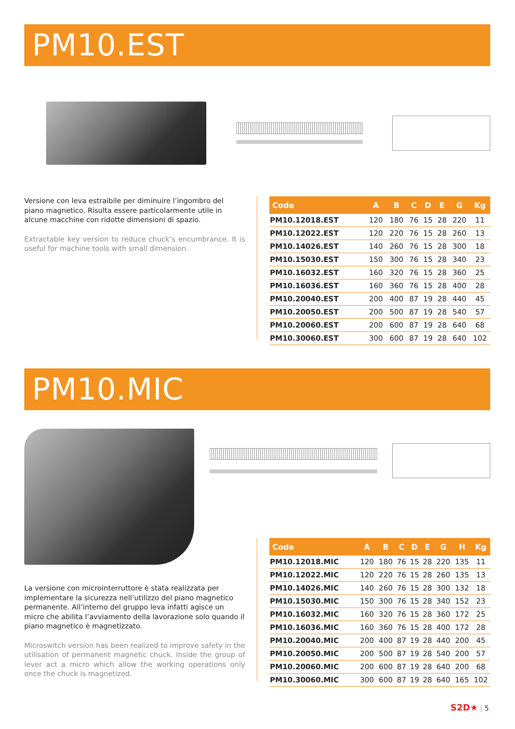PM10.EST
Versione con leva estraibile per diminuire l’ingombro del piano magnetico. Risulta essere particolarmente utile in alcune macchine con ridotte dimensioni di spazio.
Extractable key version to reduce chuck’s encumbrance. It is useful for machine tools with small dimension.
| Code | A | B | C | D | E | G | Kg |
| --- | --- | --- | --- | --- | --- | --- | --- |
| PM10.12018.EST | 120 | 180 | 76 | 15 | 28 | 220 | 11 |
| PM10.12022.EST | 120 | 220 | 76 | 15 | 28 | 260 | 13 |
| PM10.14026.EST | 140 | 260 | 76 | 15 | 28 | 300 | 18 |
| PM10.15030.EST | 150 | 300 | 76 | 15 | 28 | 340 | 23 |
| PM10.16032.EST | 160 | 320 | 76 | 15 | 28 | 360 | 25 |
| PM10.16036.EST | 160 | 360 | 76 | 15 | 28 | 400 | 28 |
| PM10.20040.EST | 200 | 400 | 87 | 19 | 28 | 440 | 45 |
| PM10.20050.EST | 200 | 500 | 87 | 19 | 28 | 540 | 57 |
| PM10.20060.EST | 200 | 600 | 87 | 19 | 28 | 640 | 68 |
| PM10.30060.EST | 300 | 600 | 87 | 19 | 28 | 640 | 102 |
PM10.MIC
La versione con microinterruttore è stata realizzata per implementare la sicurezza nell’utilizzo del piano magnetico permanente. All’interno del gruppo leva infatti agisce un micro che abilita l’avviamento della lavorazione solo quando il piano magnetico è magnetizzato.
Microswitch version has been realized to improve safety in the utilisation of permanent magnetic chuck. Inside the group of lever act a micro which allow the working operations only once the chuck is magnetized.
| Code | A | B | C | D | E | G | H | Kg |
| --- | --- | --- | --- | --- | --- | --- | --- | --- |
| PM10.12018.MIC | 120 | 180 | 76 | 15 | 28 | 220 | 135 | 11 |
| PM10.12022.MIC | 120 | 220 | 76 | 15 | 28 | 260 | 135 | 13 |
| PM10.14026.MIC | 140 | 260 | 76 | 15 | 28 | 300 | 132 | 18 |
| PM10.15030.MIC | 150 | 300 | 76 | 15 | 28 | 340 | 152 | 23 |
| PM10.16032.MIC | 160 | 320 | 76 | 15 | 28 | 360 | 172 | 25 |
| PM10.16036.MIC | 160 | 360 | 76 | 15 | 28 | 400 | 172 | 28 |
| PM10.20040.MIC | 200 | 400 | 87 | 19 | 28 | 440 | 200 | 45 |
| PM10.20050.MIC | 200 | 500 | 87 | 19 | 28 | 540 | 200 | 57 |
| PM10.20060.MIC | 200 | 600 | 87 | 19 | 28 | 640 | 200 | 68 |
| PM10.30060.MIC | 300 | 600 | 87 | 19 | 28 | 640 | 165 | 102 |
S2D★ | 5